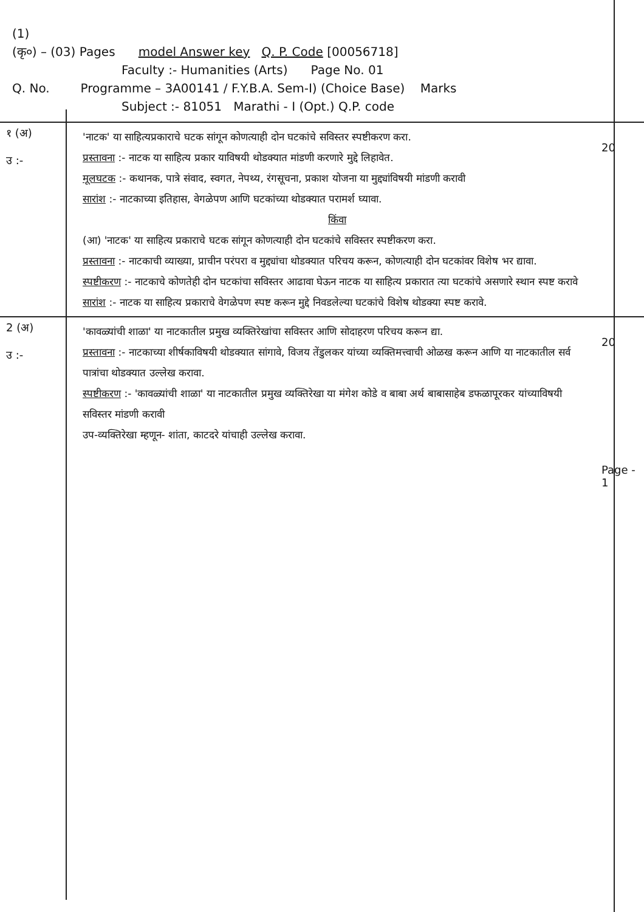(1)
(कृ०) – (03) Pages model Answer key Q. P. Code [00056718]
Faculty :- Humanities (Arts) Page No. 01
Q. No. Programme – 3A00141 / F.Y.B.A. Sem-I) (Choice Base) Marks
Subject :- 81051 Marathi - I (Opt.) Q.P. code
१ (अ)
उ :-
'नाटक' या साहित्यप्रकाराचे घटक सांगून कोणत्याही दोन घटकांचे सविस्तर स्पष्टीकरण करा.
प्रस्तावना :- नाटक या साहित्य प्रकार याविषयी थोडक्यात मांडणी करणारे मुद्दे लिहावेत.
मूलघटक :- कथानक, पात्रे संवाद, स्वगत, नेपथ्य, रंगसूचना, प्रकाश योजना या मुद्द्यांविषयी मांडणी करावी
सारांश :- नाटकाच्या इतिहास, वेगळेपण आणि घटकांच्या थोडक्यात परामर्श घ्यावा.
किंवा (आ) 'नाटक' या साहित्य प्रकाराचे घटक सांगून कोणत्याही दोन घटकांचे सविस्तर स्पष्टीकरण करा.
प्रस्तावना :- नाटकाची व्याख्या, प्राचीन परंपरा व मुद्द्यांचा थोडक्यात परिचय करून, कोणत्याही दोन घटकांवर विशेष भर द्यावा.
स्पष्टीकरण :- नाटकाचे कोणतेही दोन घटकांचा सविस्तर आढावा घेऊन नाटक या साहित्य प्रकारात त्या घटकांचे असणारे स्थान स्पष्ट करावे
सारांश :- नाटक या साहित्य प्रकाराचे वेगळेपण स्पष्ट करून मुद्दे निवडलेल्या घटकांचे विशेष थोडक्या स्पष्ट करावे.
20
2 (अ)
उ :-
'कावळ्यांची शाळा' या नाटकातील प्रमुख व्यक्तिरेखांचा सविस्तर आणि सोदाहरण परिचय करून द्या.
प्रस्तावना :- नाटकाच्या शीर्षकाविषयी थोडक्यात सांगावे, विजय तेंडुलकर यांच्या व्यक्तिमत्त्वाची ओळख करून आणि या नाटकातील सर्व पात्रांचा थोडक्यात उल्लेख करावा.
स्पष्टीकरण :- 'कावळ्यांची शाळा' या नाटकातील प्रमुख व्यक्तिरेखा या मंगेश कोडे व बाबा अर्थ बाबासाहेब डफळापूरकर यांच्याविषयी सविस्तर मांडणी करावी
उप-व्यक्तिरेखा म्हणून- शांता, काटदरे यांचाही उल्लेख करावा.
20
Page - 1